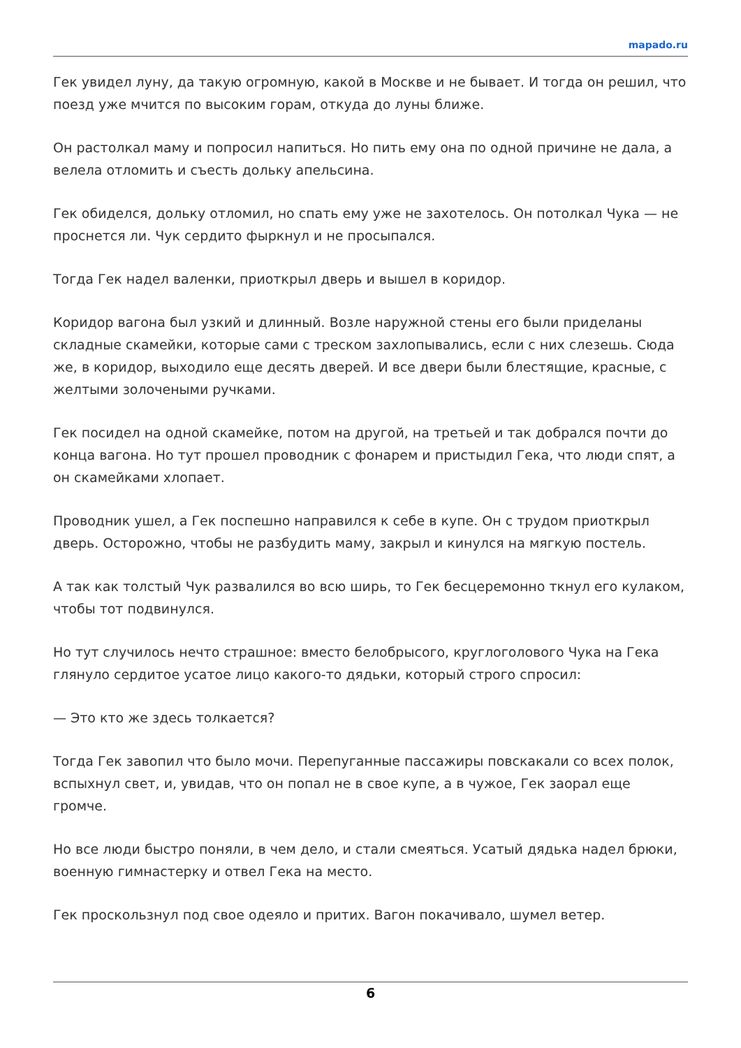mapado.ru
Гек увидел луну, да такую огромную, какой в Москве и не бывает. И тогда он решил, что поезд уже мчится по высоким горам, откуда до луны ближе.
Он растолкал маму и попросил напиться. Но пить ему она по одной причине не дала, а велела отломить и съесть дольку апельсина.
Гек обиделся, дольку отломил, но спать ему уже не захотелось. Он потолкал Чука — не проснется ли. Чук сердито фыркнул и не просыпался.
Тогда Гек надел валенки, приоткрыл дверь и вышел в коридор.
Коридор вагона был узкий и длинный. Возле наружной стены его были приделаны складные скамейки, которые сами с треском захлопывались, если с них слезешь. Сюда же, в коридор, выходило еще десять дверей. И все двери были блестящие, красные, с желтыми золочеными ручками.
Гек посидел на одной скамейке, потом на другой, на третьей и так добрался почти до конца вагона. Но тут прошел проводник с фонарем и пристыдил Гека, что люди спят, а он скамейками хлопает.
Проводник ушел, а Гек поспешно направился к себе в купе. Он с трудом приоткрыл дверь. Осторожно, чтобы не разбудить маму, закрыл и кинулся на мягкую постель.
А так как толстый Чук развалился во всю ширь, то Гек бесцеремонно ткнул его кулаком, чтобы тот подвинулся.
Но тут случилось нечто страшное: вместо белобрысого, круглоголового Чука на Гека глянуло сердитое усатое лицо какого-то дядьки, который строго спросил:
— Это кто же здесь толкается?
Тогда Гек завопил что было мочи. Перепуганные пассажиры повскакали со всех полок, вспыхнул свет, и, увидав, что он попал не в свое купе, а в чужое, Гек заорал еще громче.
Но все люди быстро поняли, в чем дело, и стали смеяться. Усатый дядька надел брюки, военную гимнастерку и отвел Гека на место.
Гек проскользнул под свое одеяло и притих. Вагон покачивало, шумел ветер.
6